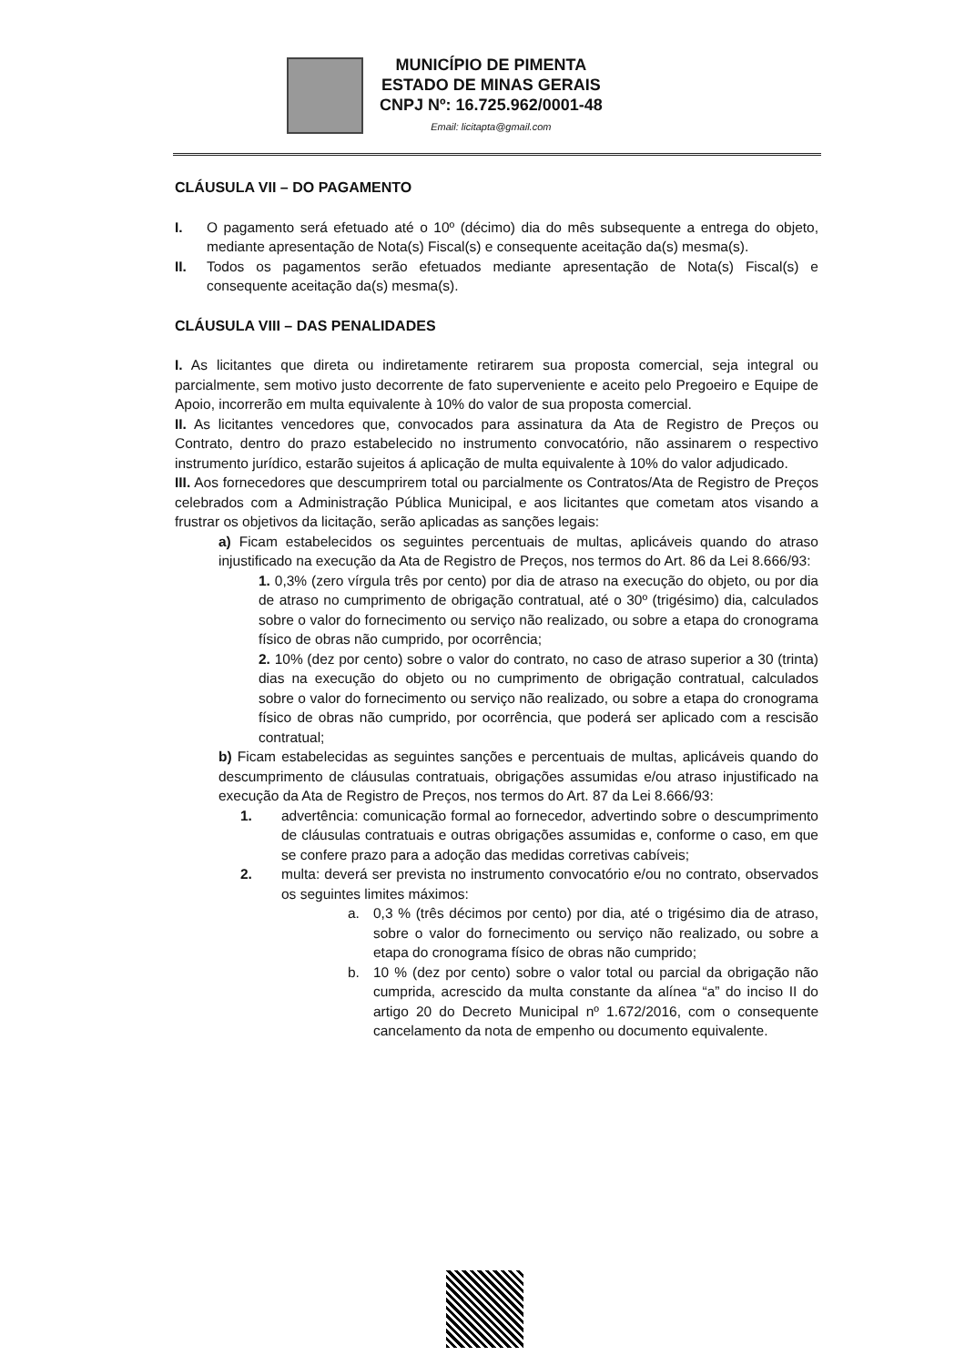MUNICÍPIO DE PIMENTA
ESTADO DE MINAS GERAIS
CNPJ Nº: 16.725.962/0001-48
Email: licitapta@gmail.com
CLÁUSULA VII – DO PAGAMENTO
I. O pagamento será efetuado até o 10º (décimo) dia do mês subsequente a entrega do objeto, mediante apresentação de Nota(s) Fiscal(s) e consequente aceitação da(s) mesma(s).
II. Todos os pagamentos serão efetuados mediante apresentação de Nota(s) Fiscal(s) e consequente aceitação da(s) mesma(s).
CLÁUSULA VIII – DAS PENALIDADES
I. As licitantes que direta ou indiretamente retirarem sua proposta comercial, seja integral ou parcialmente, sem motivo justo decorrente de fato superveniente e aceito pelo Pregoeiro e Equipe de Apoio, incorrerão em multa equivalente à 10% do valor de sua proposta comercial.
II. As licitantes vencedores que, convocados para assinatura da Ata de Registro de Preços ou Contrato, dentro do prazo estabelecido no instrumento convocatório, não assinarem o respectivo instrumento jurídico, estarão sujeitos á aplicação de multa equivalente à 10% do valor adjudicado.
III. Aos fornecedores que descumprirem total ou parcialmente os Contratos/Ata de Registro de Preços celebrados com a Administração Pública Municipal, e aos licitantes que cometam atos visando a frustrar os objetivos da licitação, serão aplicadas as sanções legais:
a) Ficam estabelecidos os seguintes percentuais de multas, aplicáveis quando do atraso injustificado na execução da Ata de Registro de Preços, nos termos do Art. 86 da Lei 8.666/93:
1. 0,3% (zero vírgula três por cento) por dia de atraso na execução do objeto, ou por dia de atraso no cumprimento de obrigação contratual, até o 30º (trigésimo) dia, calculados sobre o valor do fornecimento ou serviço não realizado, ou sobre a etapa do cronograma físico de obras não cumprido, por ocorrência;
2. 10% (dez por cento) sobre o valor do contrato, no caso de atraso superior a 30 (trinta) dias na execução do objeto ou no cumprimento de obrigação contratual, calculados sobre o valor do fornecimento ou serviço não realizado, ou sobre a etapa do cronograma físico de obras não cumprido, por ocorrência, que poderá ser aplicado com a rescisão contratual;
b) Ficam estabelecidas as seguintes sanções e percentuais de multas, aplicáveis quando do descumprimento de cláusulas contratuais, obrigações assumidas e/ou atraso injustificado na execução da Ata de Registro de Preços, nos termos do Art. 87 da Lei 8.666/93:
1. advertência: comunicação formal ao fornecedor, advertindo sobre o descumprimento de cláusulas contratuais e outras obrigações assumidas e, conforme o caso, em que se confere prazo para a adoção das medidas corretivas cabíveis;
2. multa: deverá ser prevista no instrumento convocatório e/ou no contrato, observados os seguintes limites máximos:
a. 0,3 % (três décimos por cento) por dia, até o trigésimo dia de atraso, sobre o valor do fornecimento ou serviço não realizado, ou sobre a etapa do cronograma físico de obras não cumprido;
b. 10 % (dez por cento) sobre o valor total ou parcial da obrigação não cumprida, acrescido da multa constante da alínea “a” do inciso II do artigo 20 do Decreto Municipal nº 1.672/2016, com o consequente cancelamento da nota de empenho ou documento equivalente.